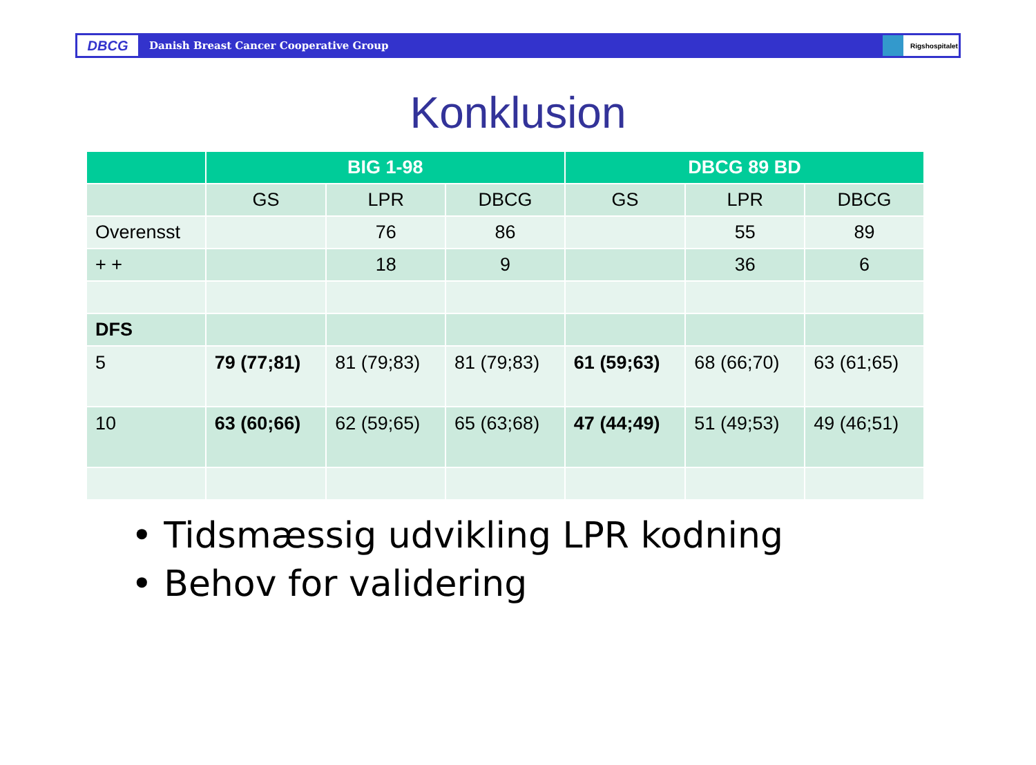DBCG
Danish Breast Cancer Cooperative Group
Rigshospitalet
Konklusion
| | BIG 1-98 | | | DBCG 89 BD | | |
| --- | --- | --- | --- | --- | --- | --- |
| | GS | LPR | DBCG | GS | LPR | DBCG |
| Overensst | | 76 | 86 | | 55 | 89 |
| + + | | 18 | 9 | | 36 | 6 |
| DFS | | | | | | |
| 5 | 79 (77;81) | 81 (79;83) | 81 (79;83) | 61 (59;63) | 68 (66;70) | 63 (61;65) |
| 10 | 63 (60;66) | 62 (59;65) | 65 (63;68) | 47 (44;49) | 51 (49;53) | 49 (46;51) |
• Tidsmæssig udvikling LPR kodning
• Behov for validering